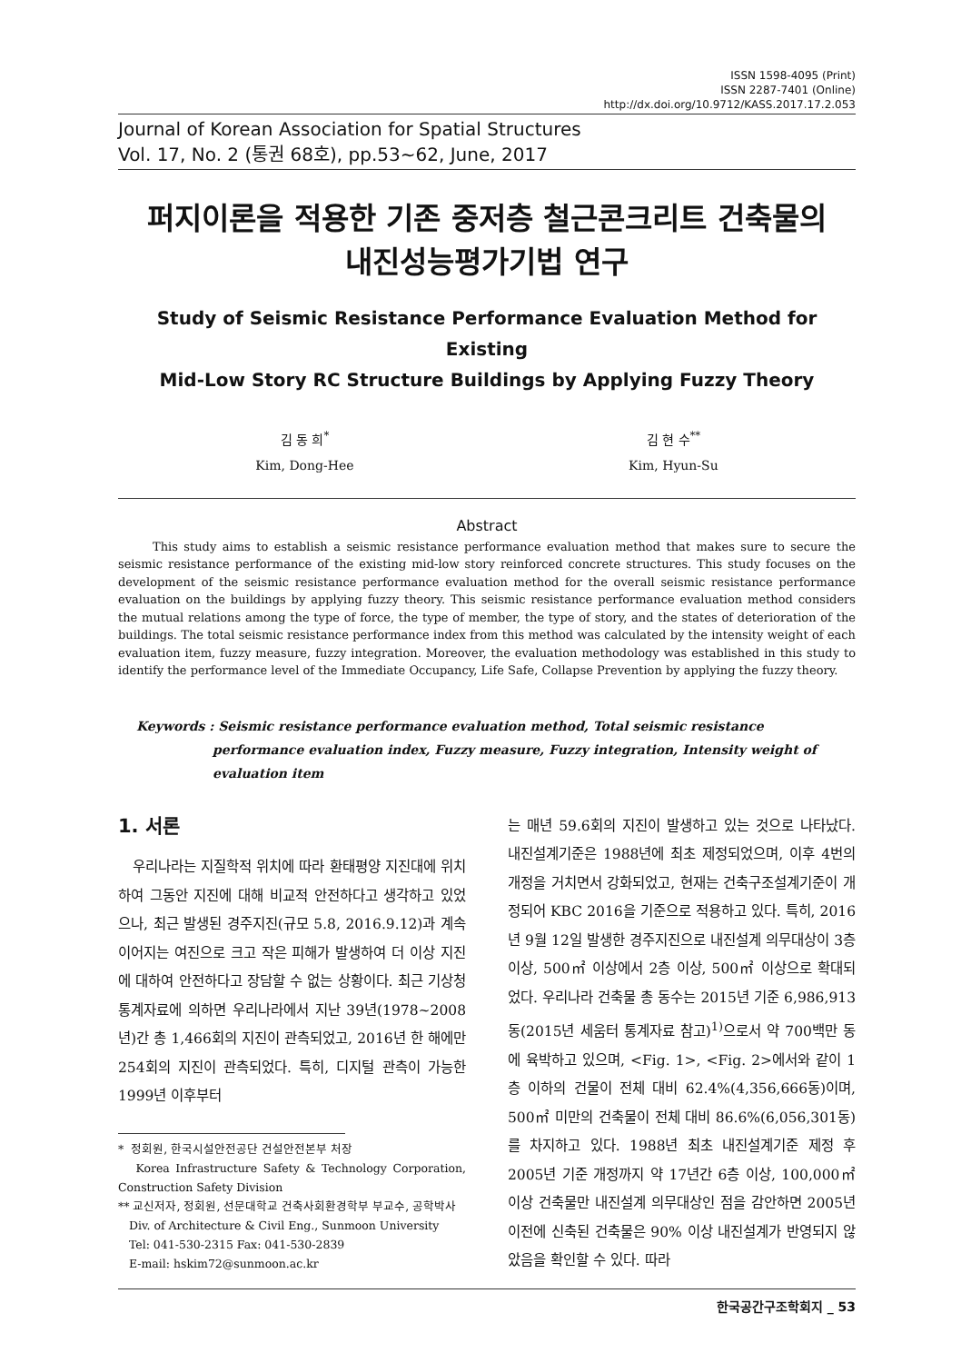ISSN 1598-4095 (Print)
ISSN 2287-7401 (Online)
http://dx.doi.org/10.9712/KASS.2017.17.2.053
Journal of Korean Association for Spatial Structures
Vol. 17, No. 2 (통권 68호), pp.53~62, June, 2017
퍼지이론을 적용한 기존 중저층 철근콘크리트 건축물의
내진성능평가기법 연구
Study of Seismic Resistance Performance Evaluation Method for Existing
Mid-Low Story RC Structure Buildings by Applying Fuzzy Theory
김 동 희<sup>*</sup>
Kim, Dong-Hee
김 현 수<sup>**</sup>
Kim, Hyun-Su
Abstract
This study aims to establish a seismic resistance performance evaluation method that makes sure to secure the seismic resistance performance of the existing mid-low story reinforced concrete structures. This study focuses on the development of the seismic resistance performance evaluation method for the overall seismic resistance performance evaluation on the buildings by applying fuzzy theory. This seismic resistance performance evaluation method considers the mutual relations among the type of force, the type of member, the type of story, and the states of deterioration of the buildings. The total seismic resistance performance index from this method was calculated by the intensity weight of each evaluation item, fuzzy measure, fuzzy integration. Moreover, the evaluation methodology was established in this study to identify the performance level of the Immediate Occupancy, Life Safe, Collapse Prevention by applying the fuzzy theory.
Keywords : Seismic resistance performance evaluation method, Total seismic resistance performance evaluation index, Fuzzy measure, Fuzzy integration, Intensity weight of evaluation item
1. 서론
우리나라는 지질학적 위치에 따라 환태평양 지진대에 위치하여 그동안 지진에 대해 비교적 안전하다고 생각하고 있었으나, 최근 발생된 경주지진(규모 5.8, 2016.9.12)과 계속 이어지는 여진으로 크고 작은 피해가 발생하여 더 이상 지진에 대하여 안전하다고 장담할 수 없는 상황이다. 최근 기상청 통계자료에 의하면 우리나라에서 지난 39년(1978~2008년)간 총 1,466회의 지진이 관측되었고, 2016년 한 해에만 254회의 지진이 관측되었다. 특히, 디지털 관측이 가능한 1999년 이후부터
* 정회원, 한국시설안전공단 건설안전본부 처장
Korea Infrastructure Safety & Technology Corporation, Construction Safety Division
** 교신저자, 정회원, 선문대학교 건축사회환경학부 부교수, 공학박사
Div. of Architecture & Civil Eng., Sunmoon University
Tel: 041-530-2315 Fax: 041-530-2839
E-mail: hskim72@sunmoon.ac.kr
는 매년 59.6회의 지진이 발생하고 있는 것으로 나타났다. 내진설계기준은 1988년에 최초 제정되었으며, 이후 4번의 개정을 거치면서 강화되었고, 현재는 건축구조설계기준이 개정되어 KBC 2016을 기준으로 적용하고 있다. 특히, 2016년 9월 12일 발생한 경주지진으로 내진설계 의무대상이 3층 이상, 500㎡ 이상에서 2층 이상, 500㎡ 이상으로 확대되었다. 우리나라 건축물 총 동수는 2015년 기준 6,986,913동(2015년 세움터 통계자료 참고)<sup>1)</sup>으로서 약 700백만 동에 육박하고 있으며, <Fig. 1>, <Fig. 2>에서와 같이 1층 이하의 건물이 전체 대비 62.4%(4,356,666동)이며, 500㎡ 미만의 건축물이 전체 대비 86.6%(6,056,301동)를 차지하고 있다. 1988년 최초 내진설계기준 제정 후 2005년 기준 개정까지 약 17년간 6층 이상, 100,000㎡ 이상 건축물만 내진설계 의무대상인 점을 감안하면 2005년 이전에 신축된 건축물은 90% 이상 내진설계가 반영되지 않았음을 확인할 수 있다. 따라
한국공간구조학회지 _ 53